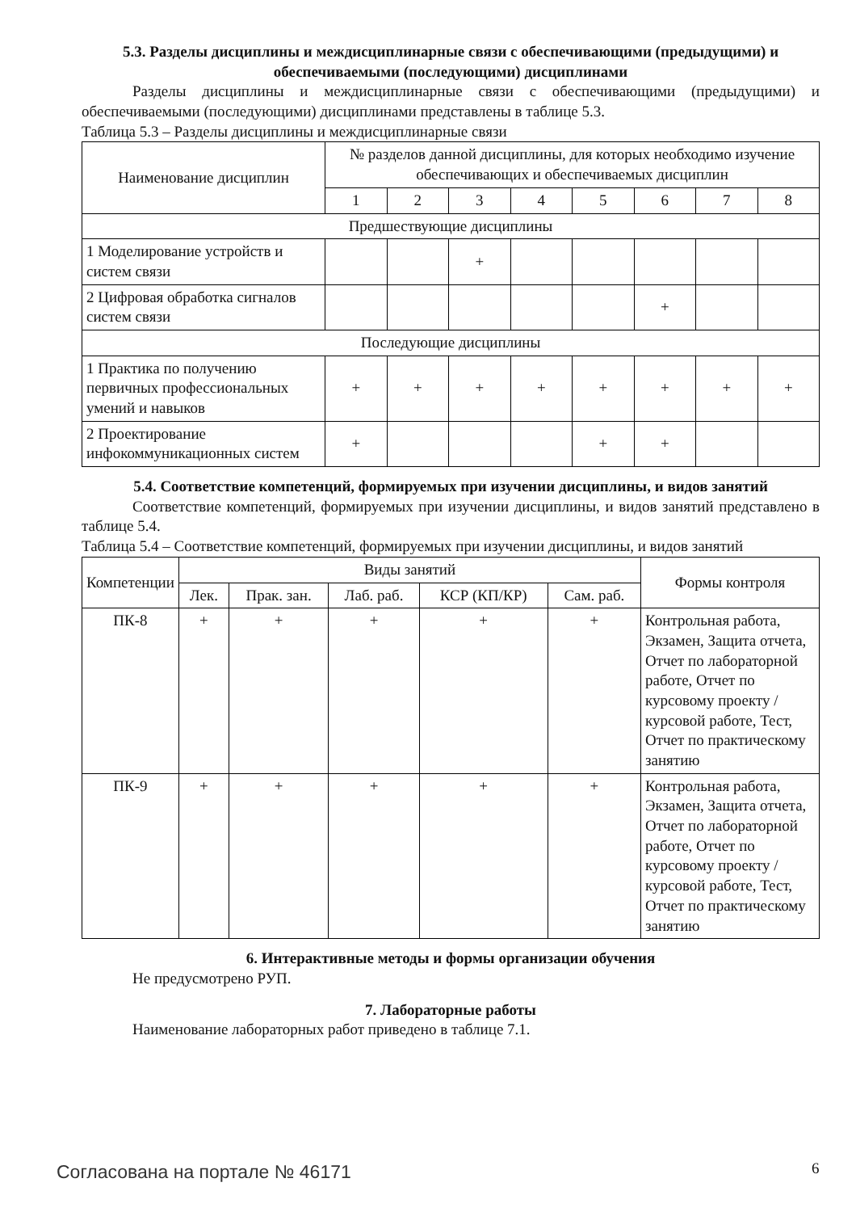5.3. Разделы дисциплины и междисциплинарные связи с обеспечивающими (предыдущими) и обеспечиваемыми (последующими) дисциплинами
Разделы дисциплины и междисциплинарные связи с обеспечивающими (предыдущими) и обеспечиваемыми (последующими) дисциплинами представлены в таблице 5.3.
Таблица 5.3 – Разделы дисциплины и междисциплинарные связи
| Наименование дисциплин | № разделов данной дисциплины, для которых необходимо изучение обеспечивающих и обеспечиваемых дисциплин | | | | | | | |
| --- | --- | --- | --- | --- | --- | --- | --- | --- |
| | 1 | 2 | 3 | 4 | 5 | 6 | 7 | 8 |
| Предшествующие дисциплины | | | | | | | | |
| 1 Моделирование устройств и систем связи | | | + | | | | | |
| 2 Цифровая обработка сигналов систем связи | | | | | | + | | |
| Последующие дисциплины | | | | | | | | |
| 1 Практика по получению первичных профессиональных умений и навыков | + | + | + | + | + | + | + | + |
| 2 Проектирование инфокоммуникационных систем | + | | | | + | + | | |
5.4. Соответствие компетенций, формируемых при изучении дисциплины, и видов занятий
Соответствие компетенций, формируемых при изучении дисциплины, и видов занятий представлено в таблице 5.4.
Таблица 5.4 – Соответствие компетенций, формируемых при изучении дисциплины, и видов занятий
| Компетенции | Виды занятий | | | | | Формы контроля |
| --- | --- | --- | --- | --- | --- | --- |
| | Лек. | Прак. зан. | Лаб. раб. | КСР (КП/КР) | Сам. раб. | |
| ПК-8 | + | + | + | + | + | Контрольная работа, Экзамен, Защита отчета, Отчет по лабораторной работе, Отчет по курсовому проекту / курсовой работе, Тест, Отчет по практическому занятию |
| ПК-9 | + | + | + | + | + | Контрольная работа, Экзамен, Защита отчета, Отчет по лабораторной работе, Отчет по курсовому проекту / курсовой работе, Тест, Отчет по практическому занятию |
6. Интерактивные методы и формы организации обучения
Не предусмотрено РУП.
7. Лабораторные работы
Наименование лабораторных работ приведено в таблице 7.1.
Согласована на портале № 46171 6